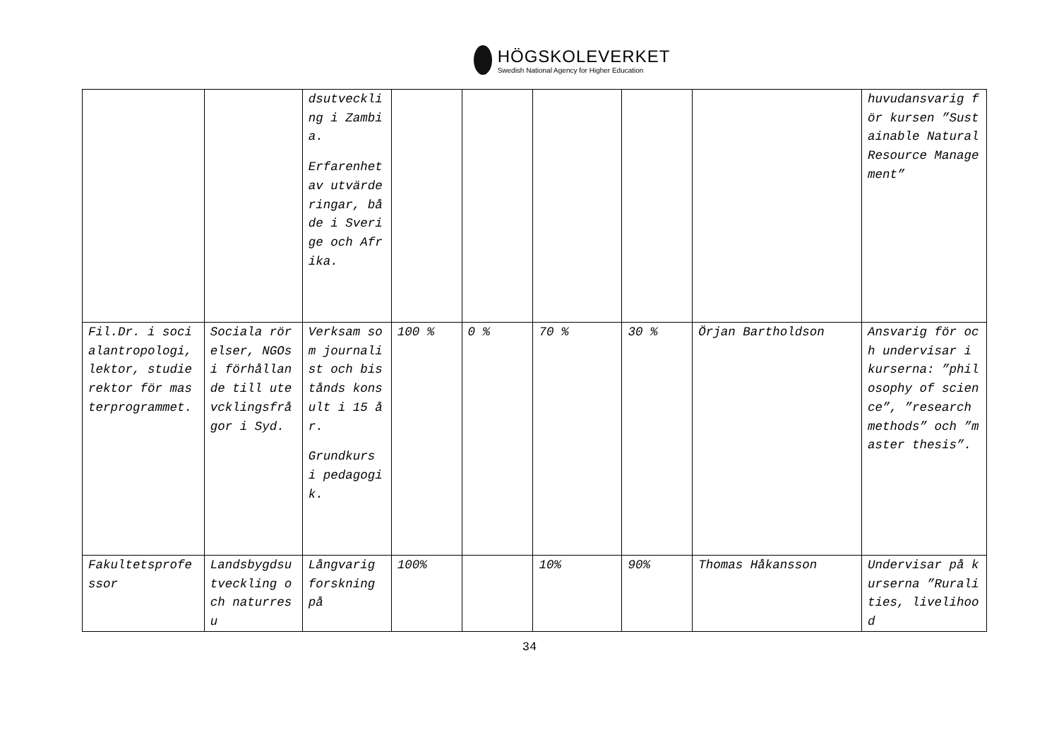HÖGSKOLEVERKET
Swedish National Agency for Higher Education
| | | dsutveckling i Zambia. Erfarenhet av utvärderingar, både i Sverige och Afrika. | | | | | | huvudansvarig för kursen ”Sustainable Natural Resource Management” |
| Fil.Dr. i socialantropologi, lektor, studierektor för masterprogrammet. | Sociala rörelser, NGOs i förhållande till utevcklingsfrågor i Syd. | Verksam som journalist och bistånds konsult i 15 år. Grundkurs i pedagogik. | 100 % | 0 % | 70 % | 30 % | Örjan Bartholdson | Ansvarig för och undervisar i kurserna: ”philosophy of science”, ”research methods” och ”master thesis”. |
| Fakultetsprofessor | Landsbygdsutveckling och naturresu | Långvarig forskning på | 100% | | 10% | 90% | Thomas Håkansson | Undervisar på kurserna ”Ruralities, livelihood |
34